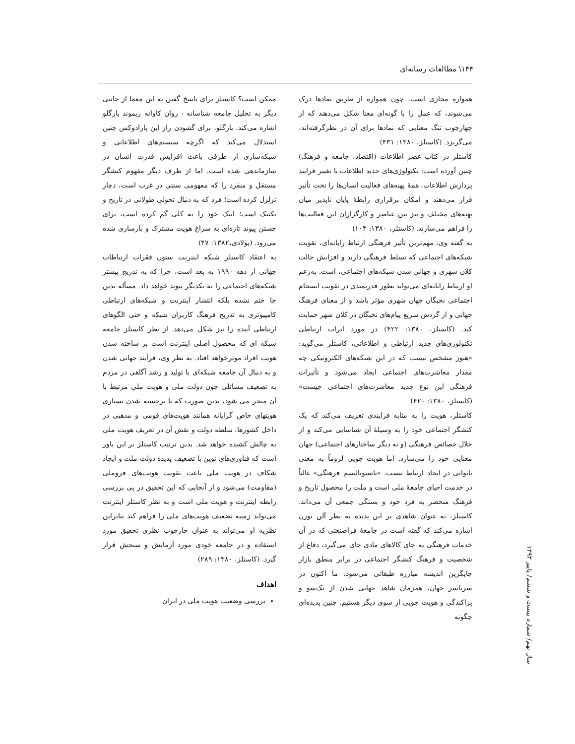۱۴۴\ مطالعات رسانه‌ای
همواره مجازی است، چون همواره از طریق نمادها درک می‌شوند، که عمل را با گونه‌ای معنا شکل می‌دهند که از چهارچوب تنگ معنایی که نمادها برای آن در نظرگرفته‌اند، می‌گریزد. (کاستلز، ۱۳۸۰: ۴۳۱)
کاستلز در کتاب عصر اطلاعات (اقتصاد، جامعه و فرهنگ) چنین آورده است: تکنولوژی‌های جدید اطلاعات با تغییر فرایند پردازش اطلاعات، همهٔ پهنه‌های فعالیت انسان‌ها را تحت تأثیر قرار می‌دهند و امکان برقراری رابطهٔ پایان ناپذیر میان پهنه‌های مختلف و نیز بین عناصر و کارگزاران این فعالیت‌ها را فراهم می‌سازند. (کاستلز، ۱۳۸۰: ۱۰۳)
به گفته وی، مهم‌ترین تأثیر فرهنگی ارتباط رایانه‌ای، تقویت شبکه‌های اجتماعی که تسلط فرهنگی دارند و افزایش حالت کلان شهری و جهانی شدن شبکه‌های اجتماعی، است. به‌زعم او ارتباط رایانه‌ای می‌تواند بطور قدرتمندی در تقویت انسجام اجتماعی نخبگان جهان شهری مؤثر باشد و از معنای فرهنگ جهانی و از گردش سریع پیام‌های نخبگان در کلان شهر حمایت کند. (کاستلز، ۱۳۸۰: ۴۲۲) در مورد اثرات ارتباطی تکنولوژی‌های جدید ارتباطی و اطلاعاتی، کاستلز می‌گوید: «هنوز مشخص نیست که در این شبکه‌های الکترونیکی چه مقدار معاشرت‌های اجتماعی ایجاد می‌شود و تأثیرات فرهنگی این نوع جدید معاشرت‌های اجتماعی چیست» (کاستلز، ۱۳۸۰: ۴۲۰)
کاستلز، هویت را به مثابه فرایندی تعریف می‌کند که یک کنشگر اجتماعی خود را به وسیلهٔ آن شناسایی می‌کند و از خلال خصائص فرهنگی (و نه دیگر ساختارهای اجتماعی) جهان معنایی خود را می‌سازد. اما هویت جویی لزوماً به معنی ناتوانی در ایجاد ارتباط نیست. «ناسیونالیسم فرهنگی» غالباً در خدمت احیای جامعهٔ ملی است و ملت را محصول تاریخ و فرهنگ منحصر به فرد خود و بستگی جمعی آن می‌داند. کاستلز، به عنوان شاهدی بر این پدیده به نظر آلن تورن اشاره می‌کند که گفته است در جامعهٔ فراصنعتی که در آن خدمات فرهنگی به جای کالاهای مادی جای می‌گیرد، دفاع از شخصیت و فرهنگ کنشگر اجتماعی در برابر منطق بازار جایگزین اندیشه مبارزه طبقاتی می‌شود. ما اکنون در سرتاسر جهان، همزمان شاهد جهانی شدن از یک‌سو و پراکندگی و هویت جویی از سوی دیگر هستیم. چنین پدیده‌ای چگونه
ممکن است؟ کاستلز برای پاسخ گفتن به این معما از جانبی دیگر به تحلیل جامعه شناسانه - روان کاوانه ریموند بارگلو اشاره می‌کند. بارگلو، برای گشودن راز این پارادوکس چنین استدلال می‌کند که اگرچه سیستم‌های اطلاعاتی و شبکه‌سازی از طرفی باعث افزایش قدرت انسان در سازماندهی شده است. اما از طرف دیگر مفهوم کنشگر مستقل و منفرد را که مفهومی سنتی در غرب است، دچار تزلزل کرده است؛ فرد که به دنبال تحولی طولانی در تاریخ و تکنیک است؛ اینک خود را به کلی گم کرده است، برای جستن پیوند تازه‌ای به سراغ هویت مشترک و بازسازی شده می‌رود. (پولادی،۱۳۸۲: ۴۷)
به اعتقاد کاستلز شبکه اینترنت ستون فقرات ارتباطات جهانی از دهه ۱۹۹۰ به بعد است، چرا که به تدریج بیشتر شبکه‌های اجتماعی را به یکدیگر پیوند خواهد داد. مسأله بدین جا ختم نشده بلکه انتشار اینترنت و شبکه‌های ارتباطی کامپیوتری به تدریج فرهنگ کاربران شبکه و حتی الگوهای ارتباطی آینده را نیز شکل می‌دهد. از نظر کاستلز جامعه شبکه ای که محصول اصلی اینترنت است بر ساخته شدن هویت افراد موثرخواهد افتاد. به نظر وی، فرآیند جهانی شدن و به دنبال آن جامعه شبکه‌ای با تولید و رشد آگاهی در مردم به تضعیف مسائلی چون دولت ملی و هویت ملیِ مرتبط با آن منجر می شود، بدین صورت که با برجسته شدن بسیاری هویتهای خاص گرایانه همانند هویت‌های قومی و مذهبی در داخل کشورها، سلطه دولت و نقش آن در تعریف هویت ملی به چالش کشیده خواهد شد. بدین ترتیب کاستلز بر این باور است که فناوری‌های نوین با تضعیف پدیده دولت-ملت و ایجاد شکاف در هویت ملی باعث تقویت هویت‌های فروملی (مقاومت) می‌شود و از آنجایی که این تحقیق در پی بررسی رابطه اینترنت و هویت ملی است و به نظر کاستلز اینترنت می‌تواند زمینه تضعیف هویت‌های ملی را فراهم کند بنابراین نظریه او می‌تواند به عنوان چارچوب نظری تحقیق مورد استفاده و در جامعه خودی مورد آزمایش و سنجش قرار گیرد. (کاستلز، ۱۳۸۰: ۲۸۹)
اهداف
بررسی وضعیت هویت ملی در ایران
سال نهم/ شماره بیست و ششم/ پاییز ۱۳۹۳